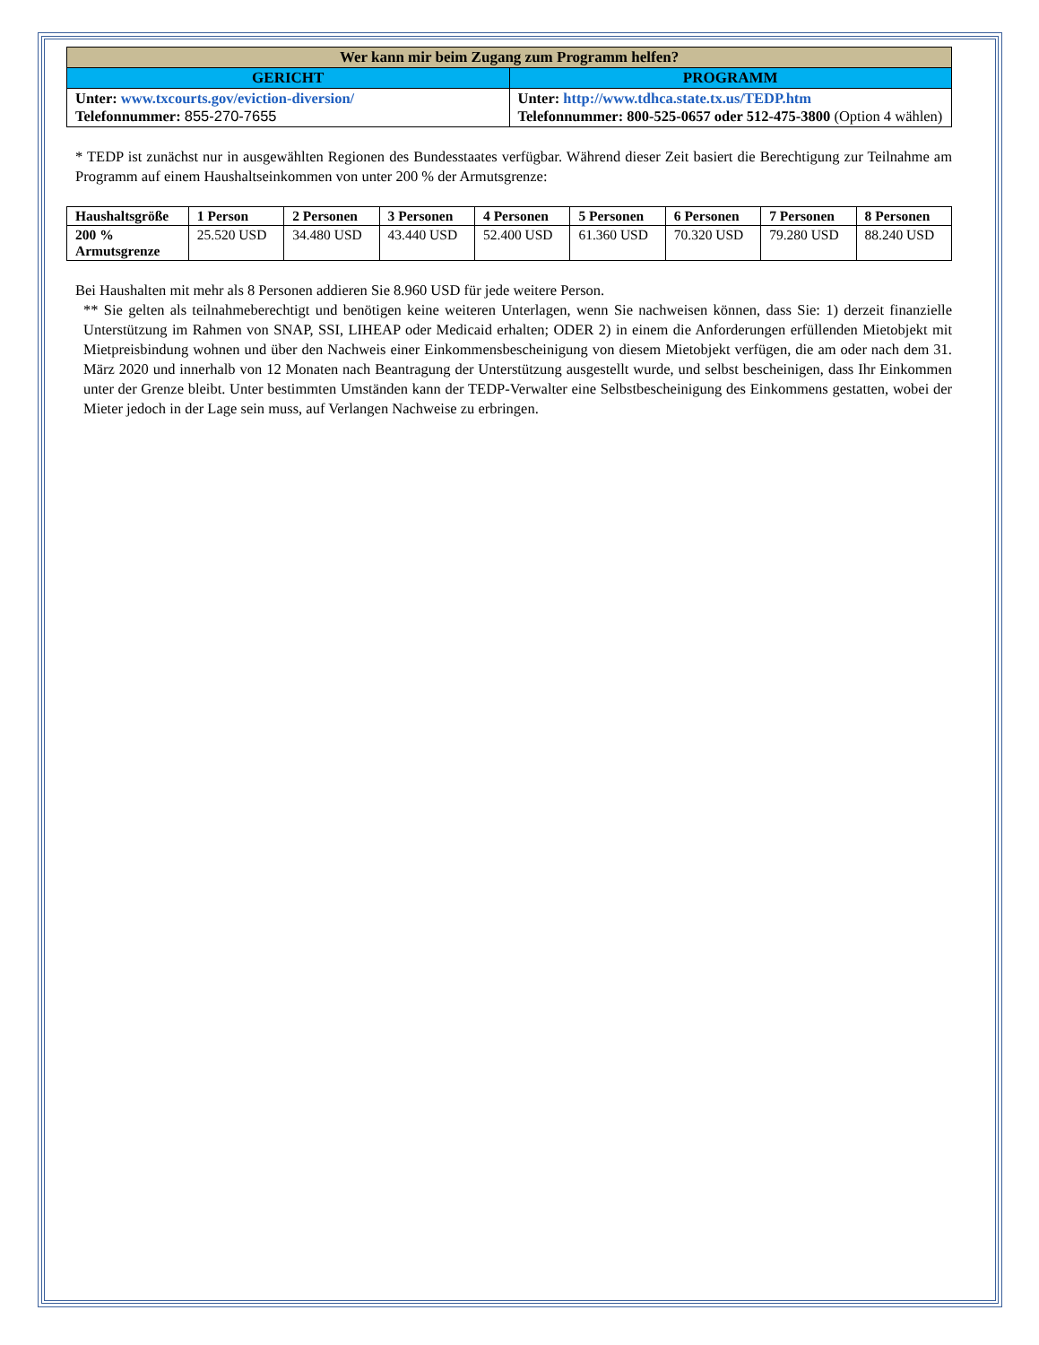| Wer kann mir beim Zugang zum Programm helfen? | |
| --- | --- |
| GERICHT | PROGRAMM |
| Unter: www.txcourts.gov/eviction-diversion/ Telefonnummer: 855-270-7655 | Unter: http://www.tdhca.state.tx.us/TEDP.htm Telefonnummer: 800-525-0657 oder 512-475-3800 (Option 4 wählen) |
* TEDP ist zunächst nur in ausgewählten Regionen des Bundesstaates verfügbar. Während dieser Zeit basiert die Berechtigung zur Teilnahme am Programm auf einem Haushaltseinkommen von unter 200 % der Armutsgrenze:
| Haushaltsgröße | 1 Person | 2 Personen | 3 Personen | 4 Personen | 5 Personen | 6 Personen | 7 Personen | 8 Personen |
| --- | --- | --- | --- | --- | --- | --- | --- | --- |
| 200 % Armutsgrenze | 25.520 USD | 34.480 USD | 43.440 USD | 52.400 USD | 61.360 USD | 70.320 USD | 79.280 USD | 88.240 USD |
Bei Haushalten mit mehr als 8 Personen addieren Sie 8.960 USD für jede weitere Person.
** Sie gelten als teilnahmeberechtigt und benötigen keine weiteren Unterlagen, wenn Sie nachweisen können, dass Sie: 1) derzeit finanzielle Unterstützung im Rahmen von SNAP, SSI, LIHEAP oder Medicaid erhalten; ODER 2) in einem die Anforderungen erfüllenden Mietobjekt mit Mietpreisbindung wohnen und über den Nachweis einer Einkommensbescheinigung von diesem Mietobjekt verfügen, die am oder nach dem 31. März 2020 und innerhalb von 12 Monaten nach Beantragung der Unterstützung ausgestellt wurde, und selbst bescheinigen, dass Ihr Einkommen unter der Grenze bleibt. Unter bestimmten Umständen kann der TEDP-Verwalter eine Selbstbescheinigung des Einkommens gestatten, wobei der Mieter jedoch in der Lage sein muss, auf Verlangen Nachweise zu erbringen.